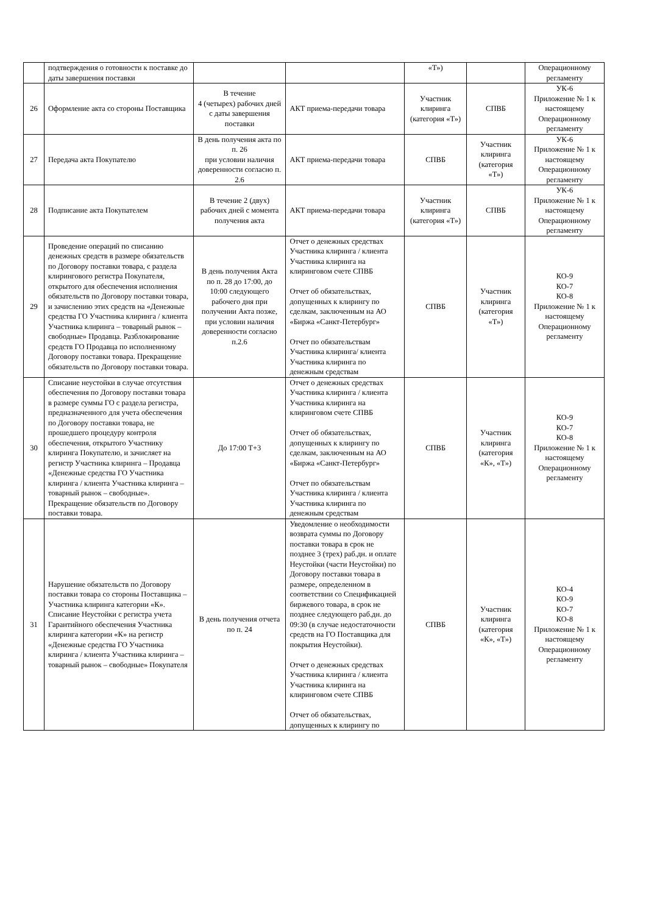| | подтверждения о готовности к поставке до даты завершения поставки | | | «Т») | | Операционному регламенту |
| 26 | Оформление акта со стороны Поставщика | В течение 4 (четырех) рабочих дней с даты завершения поставки | АКТ приема-передачи товара | Участник клиринга (категория «Т») | СПВБ | УК-6 Приложение № 1 к настоящему Операционному регламенту |
| 27 | Передача акта Покупателю | В день получения акта по п. 26 при условии наличия доверенности согласно п. 2.6 | АКТ приема-передачи товара | СПВБ | Участник клиринга (категория «Т») | УК-6 Приложение № 1 к настоящему Операционному регламенту |
| 28 | Подписание акта Покупателем | В течение 2 (двух) рабочих дней с момента получения акта | АКТ приема-передачи товара | Участник клиринга (категория «Т») | СПВБ | УК-6 Приложение № 1 к настоящему Операционному регламенту |
| 29 | Проведение операций по списанию денежных средств в размере обязательств по Договору поставки товара, с раздела клирингового регистра Покупателя, открытого для обеспечения исполнения обязательств по Договору поставки товара, и зачислению этих средств на «Денежные средства ГО Участника клиринга / клиента Участника клиринга – товарный рынок – свободные» Продавца. Разблокирование средств ГО Продавца по исполненному Договору поставки товара. Прекращение обязательств по Договору поставки товара. | В день получения Акта по п. 28 до 17:00, до 10:00 следующего рабочего дня при получении Акта позже, при условии наличия доверенности согласно п.2.6 | Отчет о денежных средствах Участника клиринга / клиента Участника клиринга на клиринговом счете СПВБ Отчет об обязательствах, допущенных к клирингу по сделкам, заключенным на АО «Биржа «Санкт-Петербург» Отчет по обязательствам Участника клиринга/ клиента Участника клиринга по денежным средствам | СПВБ | Участник клиринга (категория «Т») | КО-9 КО-7 КО-8 Приложение № 1 к настоящему Операционному регламенту |
| 30 | Списание неустойки в случае отсутствия обеспечения по Договору поставки товара в размере суммы ГО с раздела регистра, предназначенного для учета обеспечения по Договору поставки товара, не прошедшего процедуру контроля обеспечения, открытого Участнику клиринга Покупателю, и зачисляет на регистр Участника клиринга – Продавца «Денежные средства ГО Участника клиринга / клиента Участника клиринга – товарный рынок – свободные». Прекращение обязательств по Договору поставки товара. | До 17:00 Т+3 | Отчет о денежных средствах Участника клиринга / клиента Участника клиринга на клиринговом счете СПВБ Отчет об обязательствах, допущенных к клирингу по сделкам, заключенным на АО «Биржа «Санкт-Петербург» Отчет по обязательствам Участника клиринга / клиента Участника клиринга по денежным средствам | СПВБ | Участник клиринга (категория «К», «Т») | КО-9 КО-7 КО-8 Приложение № 1 к настоящему Операционному регламенту |
| 31 | Нарушение обязательств по Договору поставки товара со стороны Поставщика – Участника клиринга категории «К». Списание Неустойки с регистра учета Гарантийного обеспечения Участника клиринга категории «К» на регистр «Денежные средства ГО Участника клиринга / клиента Участника клиринга – товарный рынок – свободные» Покупателя | В день получения отчета по п. 24 | Уведомление о необходимости возврата суммы по Договору поставки товара в срок не позднее 3 (трех) раб.дн. и оплате Неустойки (части Неустойки) по Договору поставки товара в размере, определенном в соответствии со Спецификацией биржевого товара, в срок не позднее следующего раб.дн. до 09:30 (в случае недостаточности средств на ГО Поставщика для покрытия Неустойки). Отчет о денежных средствах Участника клиринга / клиента Участника клиринга на клиринговом счете СПВБ Отчет об обязательствах, допущенных к клирингу по | СПВБ | Участник клиринга (категория «К», «Т») | КО-4 КО-9 КО-7 КО-8 Приложение № 1 к настоящему Операционному регламенту |